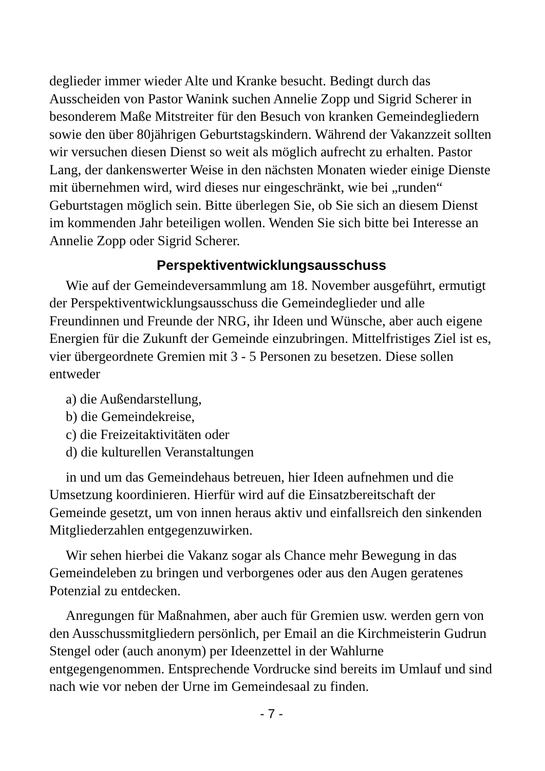deglieder immer wieder Alte und Kranke besucht. Bedingt durch das Ausscheiden von Pastor Wanink suchen Annelie Zopp und Sigrid Scherer in besonderem Maße Mitstreiter für den Besuch von kranken Gemeindegliedern sowie den über 80jährigen Geburtstagskindern. Während der Vakanzzeit sollten wir versuchen diesen Dienst so weit als möglich aufrecht zu erhalten. Pastor Lang, der dankenswerter Weise in den nächsten Monaten wieder einige Dienste mit übernehmen wird, wird dieses nur eingeschränkt, wie bei „runden“ Geburtstagen möglich sein. Bitte überlegen Sie, ob Sie sich an diesem Dienst im kommenden Jahr beteiligen wollen. Wenden Sie sich bitte bei Interesse an Annelie Zopp oder Sigrid Scherer.
Perspektiventwicklungsausschuss
Wie auf der Gemeindeversammlung am 18. November ausgeführt, ermutigt der Perspektiventwicklungsausschuss die Gemeindeglieder und alle Freundinnen und Freunde der NRG, ihr Ideen und Wünsche, aber auch eigene Energien für die Zukunft der Gemeinde einzubringen. Mittelfristiges Ziel ist es, vier übergeordnete Gremien mit 3 - 5 Personen zu besetzen. Diese sollen entweder
a) die Außendarstellung,
b) die Gemeindekreise,
c) die Freizeitaktivitäten oder
d) die kulturellen Veranstaltungen
in und um das Gemeindehaus betreuen, hier Ideen aufnehmen und die Umsetzung koordinieren. Hierfür wird auf die Einsatzbereitschaft der Gemeinde gesetzt, um von innen heraus aktiv und einfallsreich den sinkenden Mitgliederzahlen entgegenzuwirken.
Wir sehen hierbei die Vakanz sogar als Chance mehr Bewegung in das Gemeindeleben zu bringen und verborgenes oder aus den Augen geratenes Potenzial zu entdecken.
Anregungen für Maßnahmen, aber auch für Gremien usw. werden gern von den Ausschussmitgliedern persönlich, per Email an die Kirchmeisterin Gudrun Stengel oder (auch anonym) per Ideenzettel in der Wahlurne entgegengenommen. Entsprechende Vordrucke sind bereits im Umlauf und sind nach wie vor neben der Urne im Gemeindesaal zu finden.
- 7 -